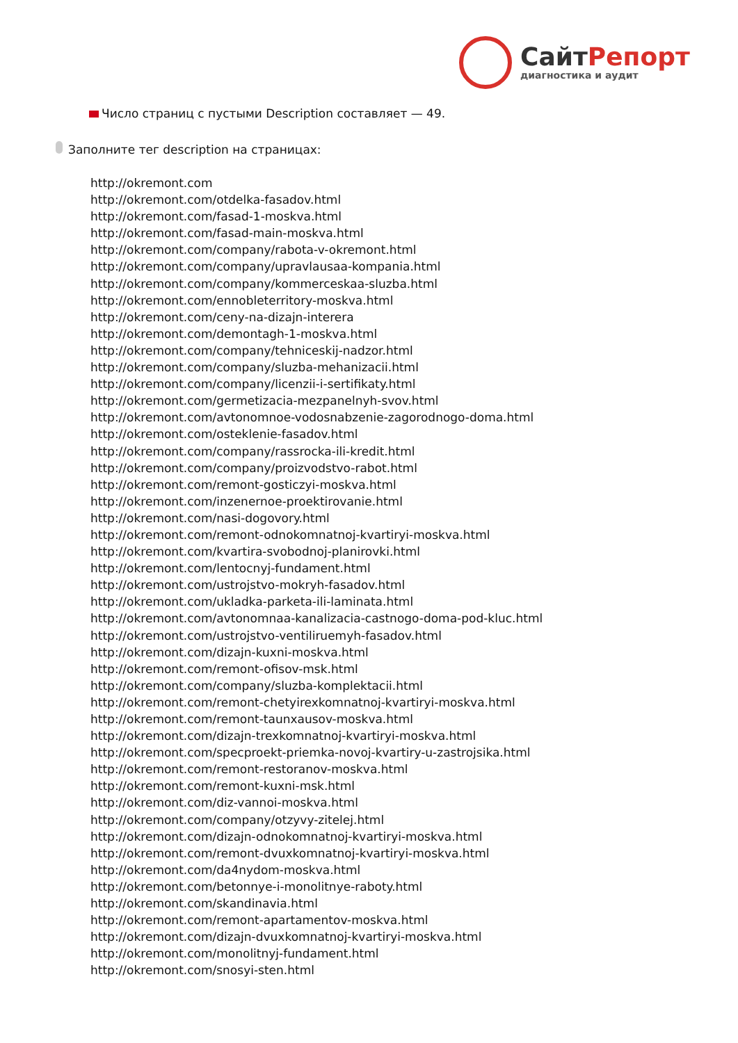СайтРепорт
диагностика и аудит
Число страниц с пустыми Description составляет — 49.
Заполните тег description на страницах:
http://okremont.com
http://okremont.com/otdelka-fasadov.html
http://okremont.com/fasad-1-moskva.html
http://okremont.com/fasad-main-moskva.html
http://okremont.com/company/rabota-v-okremont.html
http://okremont.com/company/upravlausaa-kompania.html
http://okremont.com/company/kommerceskaa-sluzba.html
http://okremont.com/ennobleterritory-moskva.html
http://okremont.com/ceny-na-dizajn-interera
http://okremont.com/demontagh-1-moskva.html
http://okremont.com/company/tehniceskij-nadzor.html
http://okremont.com/company/sluzba-mehanizacii.html
http://okremont.com/company/licenzii-i-sertifikaty.html
http://okremont.com/germetizacia-mezpanelnyh-svov.html
http://okremont.com/avtonomnoe-vodosnabzenie-zagorodnogo-doma.html
http://okremont.com/osteklenie-fasadov.html
http://okremont.com/company/rassrocka-ili-kredit.html
http://okremont.com/company/proizvodstvo-rabot.html
http://okremont.com/remont-gosticzyi-moskva.html
http://okremont.com/inzenernoe-proektirovanie.html
http://okremont.com/nasi-dogovory.html
http://okremont.com/remont-odnokomnatnoj-kvartiryi-moskva.html
http://okremont.com/kvartira-svobodnoj-planirovki.html
http://okremont.com/lentocnyj-fundament.html
http://okremont.com/ustrojstvo-mokryh-fasadov.html
http://okremont.com/ukladka-parketa-ili-laminata.html
http://okremont.com/avtonomnaa-kanalizacia-castnogo-doma-pod-kluc.html
http://okremont.com/ustrojstvo-ventiliruemyh-fasadov.html
http://okremont.com/dizajn-kuxni-moskva.html
http://okremont.com/remont-ofisov-msk.html
http://okremont.com/company/sluzba-komplektacii.html
http://okremont.com/remont-chetyirexkomnatnoj-kvartiryi-moskva.html
http://okremont.com/remont-taunxausov-moskva.html
http://okremont.com/dizajn-trexkomnatnoj-kvartiryi-moskva.html
http://okremont.com/specproekt-priemka-novoj-kvartiry-u-zastrojsika.html
http://okremont.com/remont-restoranov-moskva.html
http://okremont.com/remont-kuxni-msk.html
http://okremont.com/diz-vannoi-moskva.html
http://okremont.com/company/otzyvy-zitelej.html
http://okremont.com/dizajn-odnokomnatnoj-kvartiryi-moskva.html
http://okremont.com/remont-dvuxkomnatnoj-kvartiryi-moskva.html
http://okremont.com/da4nydom-moskva.html
http://okremont.com/betonnye-i-monolitnye-raboty.html
http://okremont.com/skandinavia.html
http://okremont.com/remont-apartamentov-moskva.html
http://okremont.com/dizajn-dvuxkomnatnoj-kvartiryi-moskva.html
http://okremont.com/monolitnyj-fundament.html
http://okremont.com/snosyi-sten.html